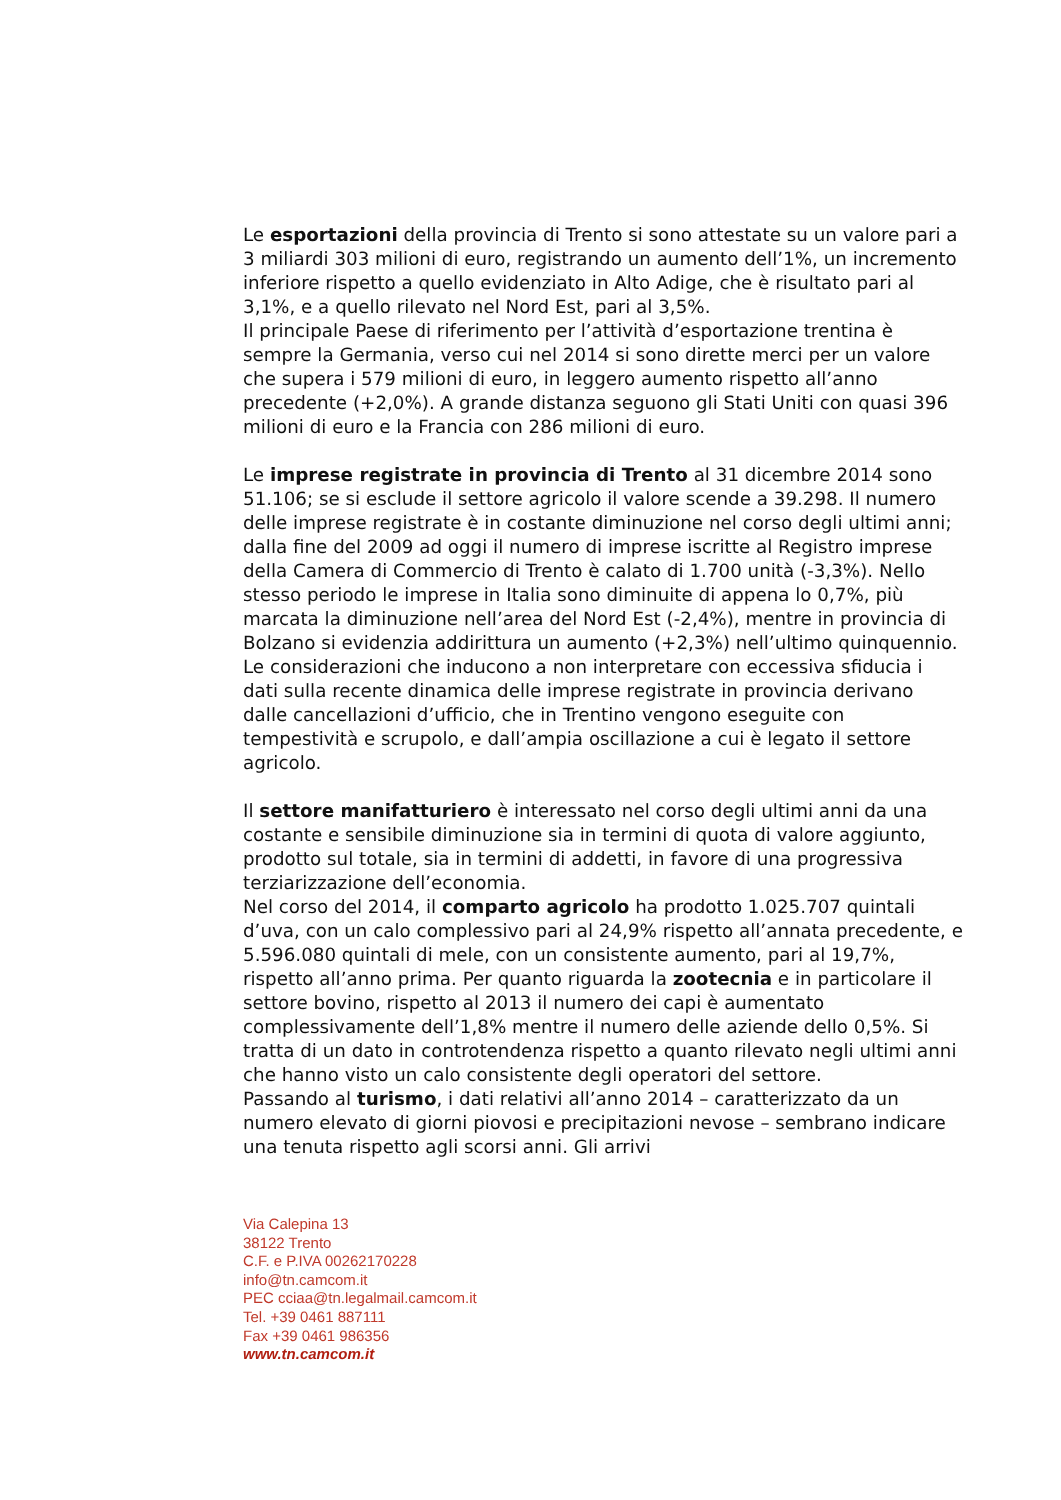Le esportazioni della provincia di Trento si sono attestate su un valore pari a 3 miliardi 303 milioni di euro, registrando un aumento dell’1%, un incremento inferiore rispetto a quello evidenziato in Alto Adige, che è risultato pari al 3,1%, e a quello rilevato nel Nord Est, pari al 3,5%.
Il principale Paese di riferimento per l’attività d’esportazione trentina è sempre la Germania, verso cui nel 2014 si sono dirette merci per un valore che supera i 579 milioni di euro, in leggero aumento rispetto all’anno precedente (+2,0%). A grande distanza seguono gli Stati Uniti con quasi 396 milioni di euro e la Francia con 286 milioni di euro.
Le imprese registrate in provincia di Trento al 31 dicembre 2014 sono 51.106; se si esclude il settore agricolo il valore scende a 39.298. Il numero delle imprese registrate è in costante diminuzione nel corso degli ultimi anni; dalla fine del 2009 ad oggi il numero di imprese iscritte al Registro imprese della Camera di Commercio di Trento è calato di 1.700 unità (-3,3%). Nello stesso periodo le imprese in Italia sono diminuite di appena lo 0,7%, più marcata la diminuzione nell’area del Nord Est (-2,4%), mentre in provincia di Bolzano si evidenzia addirittura un aumento (+2,3%) nell’ultimo quinquennio.
Le considerazioni che inducono a non interpretare con eccessiva sfiducia i dati sulla recente dinamica delle imprese registrate in provincia derivano dalle cancellazioni d’ufficio, che in Trentino vengono eseguite con tempestività e scrupolo, e dall’ampia oscillazione a cui è legato il settore agricolo.
Il settore manifatturiero è interessato nel corso degli ultimi anni da una costante e sensibile diminuzione sia in termini di quota di valore aggiunto, prodotto sul totale, sia in termini di addetti, in favore di una progressiva terziarizzazione dell’economia.
Nel corso del 2014, il comparto agricolo ha prodotto 1.025.707 quintali d’uva, con un calo complessivo pari al 24,9% rispetto all’annata precedente, e 5.596.080 quintali di mele, con un consistente aumento, pari al 19,7%, rispetto all’anno prima. Per quanto riguarda la zootecnia e in particolare il settore bovino, rispetto al 2013 il numero dei capi è aumentato complessivamente dell’1,8% mentre il numero delle aziende dello 0,5%. Si tratta di un dato in controtendenza rispetto a quanto rilevato negli ultimi anni che hanno visto un calo consistente degli operatori del settore.
Passando al turismo, i dati relativi all’anno 2014 – caratterizzato da un numero elevato di giorni piovosi e precipitazioni nevose – sembrano indicare una tenuta rispetto agli scorsi anni. Gli arrivi
Via Calepina 13
38122 Trento
C.F. e P.IVA 00262170228
info@tn.camcom.it
PEC cciaa@tn.legalmail.camcom.it
Tel. +39 0461 887111
Fax +39 0461 986356
www.tn.camcom.it